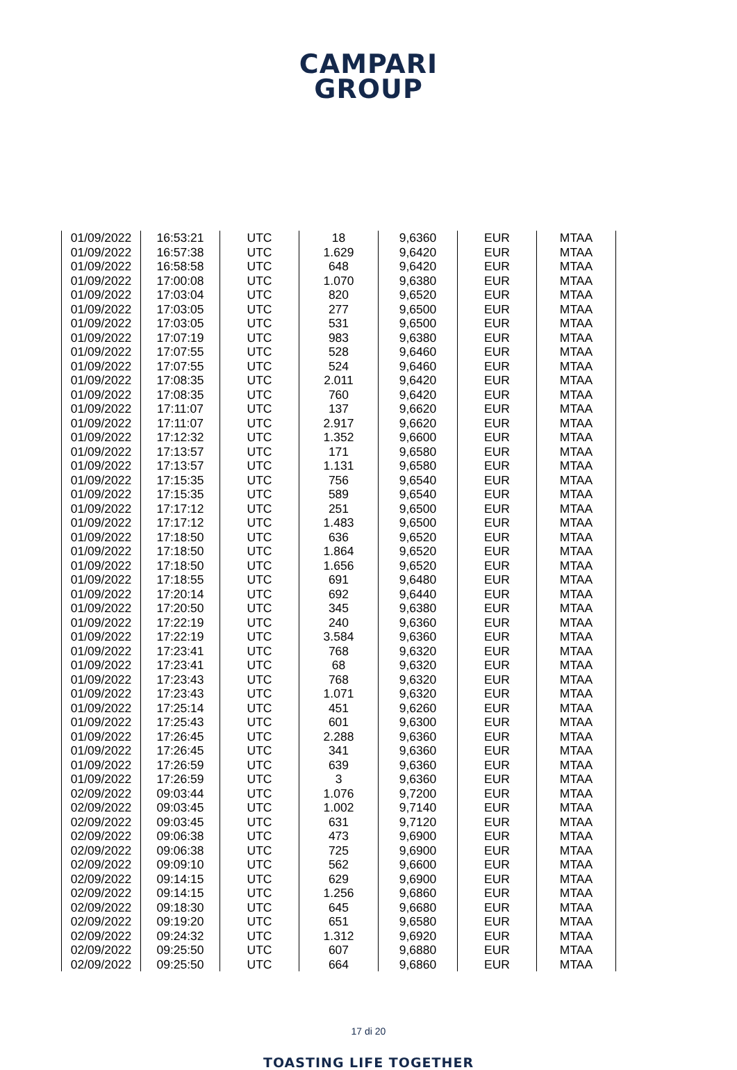CAMPARI
GROUP
| 01/09/2022 | 16:53:21 | UTC | 18 | 9,6360 | EUR | MTAA |
| 01/09/2022 | 16:57:38 | UTC | 1.629 | 9,6420 | EUR | MTAA |
| 01/09/2022 | 16:58:58 | UTC | 648 | 9,6420 | EUR | MTAA |
| 01/09/2022 | 17:00:08 | UTC | 1.070 | 9,6380 | EUR | MTAA |
| 01/09/2022 | 17:03:04 | UTC | 820 | 9,6520 | EUR | MTAA |
| 01/09/2022 | 17:03:05 | UTC | 277 | 9,6500 | EUR | MTAA |
| 01/09/2022 | 17:03:05 | UTC | 531 | 9,6500 | EUR | MTAA |
| 01/09/2022 | 17:07:19 | UTC | 983 | 9,6380 | EUR | MTAA |
| 01/09/2022 | 17:07:55 | UTC | 528 | 9,6460 | EUR | MTAA |
| 01/09/2022 | 17:07:55 | UTC | 524 | 9,6460 | EUR | MTAA |
| 01/09/2022 | 17:08:35 | UTC | 2.011 | 9,6420 | EUR | MTAA |
| 01/09/2022 | 17:08:35 | UTC | 760 | 9,6420 | EUR | MTAA |
| 01/09/2022 | 17:11:07 | UTC | 137 | 9,6620 | EUR | MTAA |
| 01/09/2022 | 17:11:07 | UTC | 2.917 | 9,6620 | EUR | MTAA |
| 01/09/2022 | 17:12:32 | UTC | 1.352 | 9,6600 | EUR | MTAA |
| 01/09/2022 | 17:13:57 | UTC | 171 | 9,6580 | EUR | MTAA |
| 01/09/2022 | 17:13:57 | UTC | 1.131 | 9,6580 | EUR | MTAA |
| 01/09/2022 | 17:15:35 | UTC | 756 | 9,6540 | EUR | MTAA |
| 01/09/2022 | 17:15:35 | UTC | 589 | 9,6540 | EUR | MTAA |
| 01/09/2022 | 17:17:12 | UTC | 251 | 9,6500 | EUR | MTAA |
| 01/09/2022 | 17:17:12 | UTC | 1.483 | 9,6500 | EUR | MTAA |
| 01/09/2022 | 17:18:50 | UTC | 636 | 9,6520 | EUR | MTAA |
| 01/09/2022 | 17:18:50 | UTC | 1.864 | 9,6520 | EUR | MTAA |
| 01/09/2022 | 17:18:50 | UTC | 1.656 | 9,6520 | EUR | MTAA |
| 01/09/2022 | 17:18:55 | UTC | 691 | 9,6480 | EUR | MTAA |
| 01/09/2022 | 17:20:14 | UTC | 692 | 9,6440 | EUR | MTAA |
| 01/09/2022 | 17:20:50 | UTC | 345 | 9,6380 | EUR | MTAA |
| 01/09/2022 | 17:22:19 | UTC | 240 | 9,6360 | EUR | MTAA |
| 01/09/2022 | 17:22:19 | UTC | 3.584 | 9,6360 | EUR | MTAA |
| 01/09/2022 | 17:23:41 | UTC | 768 | 9,6320 | EUR | MTAA |
| 01/09/2022 | 17:23:41 | UTC | 68 | 9,6320 | EUR | MTAA |
| 01/09/2022 | 17:23:43 | UTC | 768 | 9,6320 | EUR | MTAA |
| 01/09/2022 | 17:23:43 | UTC | 1.071 | 9,6320 | EUR | MTAA |
| 01/09/2022 | 17:25:14 | UTC | 451 | 9,6260 | EUR | MTAA |
| 01/09/2022 | 17:25:43 | UTC | 601 | 9,6300 | EUR | MTAA |
| 01/09/2022 | 17:26:45 | UTC | 2.288 | 9,6360 | EUR | MTAA |
| 01/09/2022 | 17:26:45 | UTC | 341 | 9,6360 | EUR | MTAA |
| 01/09/2022 | 17:26:59 | UTC | 639 | 9,6360 | EUR | MTAA |
| 01/09/2022 | 17:26:59 | UTC | 3 | 9,6360 | EUR | MTAA |
| 02/09/2022 | 09:03:44 | UTC | 1.076 | 9,7200 | EUR | MTAA |
| 02/09/2022 | 09:03:45 | UTC | 1.002 | 9,7140 | EUR | MTAA |
| 02/09/2022 | 09:03:45 | UTC | 631 | 9,7120 | EUR | MTAA |
| 02/09/2022 | 09:06:38 | UTC | 473 | 9,6900 | EUR | MTAA |
| 02/09/2022 | 09:06:38 | UTC | 725 | 9,6900 | EUR | MTAA |
| 02/09/2022 | 09:09:10 | UTC | 562 | 9,6600 | EUR | MTAA |
| 02/09/2022 | 09:14:15 | UTC | 629 | 9,6900 | EUR | MTAA |
| 02/09/2022 | 09:14:15 | UTC | 1.256 | 9,6860 | EUR | MTAA |
| 02/09/2022 | 09:18:30 | UTC | 645 | 9,6680 | EUR | MTAA |
| 02/09/2022 | 09:19:20 | UTC | 651 | 9,6580 | EUR | MTAA |
| 02/09/2022 | 09:24:32 | UTC | 1.312 | 9,6920 | EUR | MTAA |
| 02/09/2022 | 09:25:50 | UTC | 607 | 9,6880 | EUR | MTAA |
| 02/09/2022 | 09:25:50 | UTC | 664 | 9,6860 | EUR | MTAA |
17 di 20
TOASTING LIFE TOGETHER